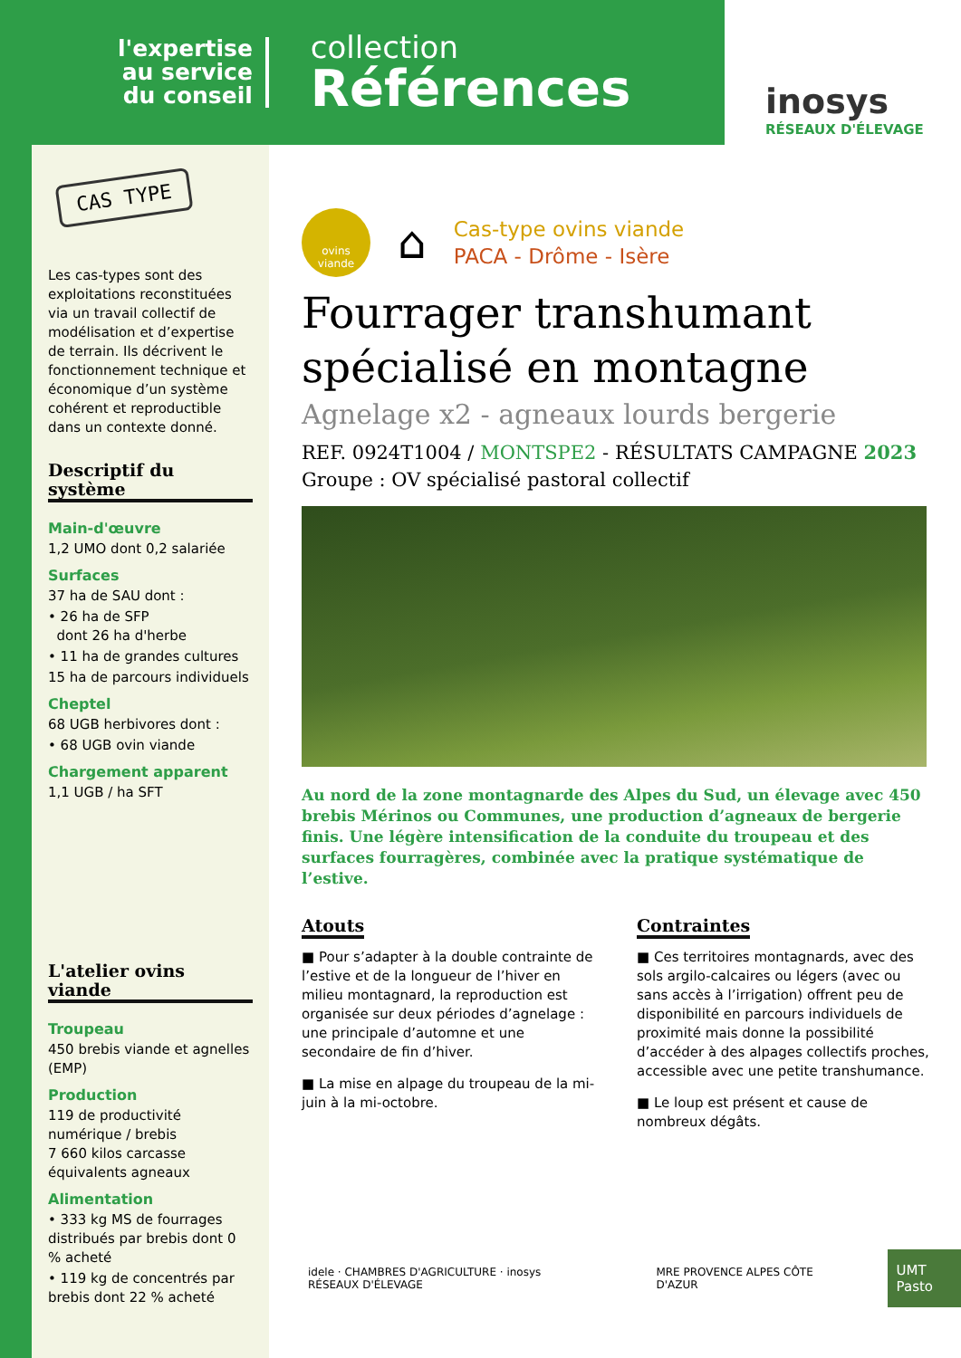l'expertise
au service
du conseil
collection
Références
inosys
RÉSEAUX D'ÉLEVAGE
CAS TYPE
Les cas-types sont des exploitations reconstituées via un travail collectif de modélisation et d’expertise de terrain. Ils décrivent le fonctionnement technique et économique d’un système cohérent et reproductible dans un contexte donné.
Descriptif du système
Main-d'œuvre
1,2 UMO dont 0,2 salariée
Surfaces
37 ha de SAU dont :
• 26 ha de SFP
dont 26 ha d'herbe
• 11 ha de grandes cultures
15 ha de parcours individuels
Cheptel
68 UGB herbivores dont :
• 68 UGB ovin viande
Chargement apparent
1,1 UGB / ha SFT
L'atelier ovins viande
Troupeau
450 brebis viande et agnelles (EMP)
Production
119 de productivité numérique / brebis
7 660 kilos carcasse équivalents agneaux
Alimentation
• 333 kg MS de fourrages distribués par brebis dont 0 % acheté
• 119 kg de concentrés par brebis dont 22 % acheté
ovins
viande
⌂
Cas-type ovins viande
PACA - Drôme - Isère
Fourrager transhumant spécialisé en montagne
Agnelage x2 - agneaux lourds bergerie
REF. 0924T1004 / MONTSPE2 - RÉSULTATS CAMPAGNE 2023
Groupe : OV spécialisé pastoral collectif
Au nord de la zone montagnarde des Alpes du Sud, un élevage avec 450 brebis Mérinos ou Communes, une production d’agneaux de bergerie finis. Une légère intensification de la conduite du troupeau et des surfaces fourragères, combinée avec la pratique systématique de l’estive.
Atouts
■ Pour s’adapter à la double contrainte de l’estive et de la longueur de l’hiver en milieu montagnard, la reproduction est organisée sur deux périodes d’agnelage : une principale d’automne et une secondaire de fin d’hiver.
■ La mise en alpage du troupeau de la mi-juin à la mi-octobre.
Contraintes
■ Ces territoires montagnards, avec des sols argilo-calcaires ou légers (avec ou sans accès à l’irrigation) offrent peu de disponibilité en parcours individuels de proximité mais donne la possibilité d’accéder à des alpages collectifs proches, accessible avec une petite transhumance.
■ Le loup est présent et cause de nombreux dégâts.
idele · CHAMBRES D'AGRICULTURE · inosys RÉSEAUX D'ÉLEVAGE
MRE PROVENCE ALPES CÔTE D'AZUR
UMT Pasto